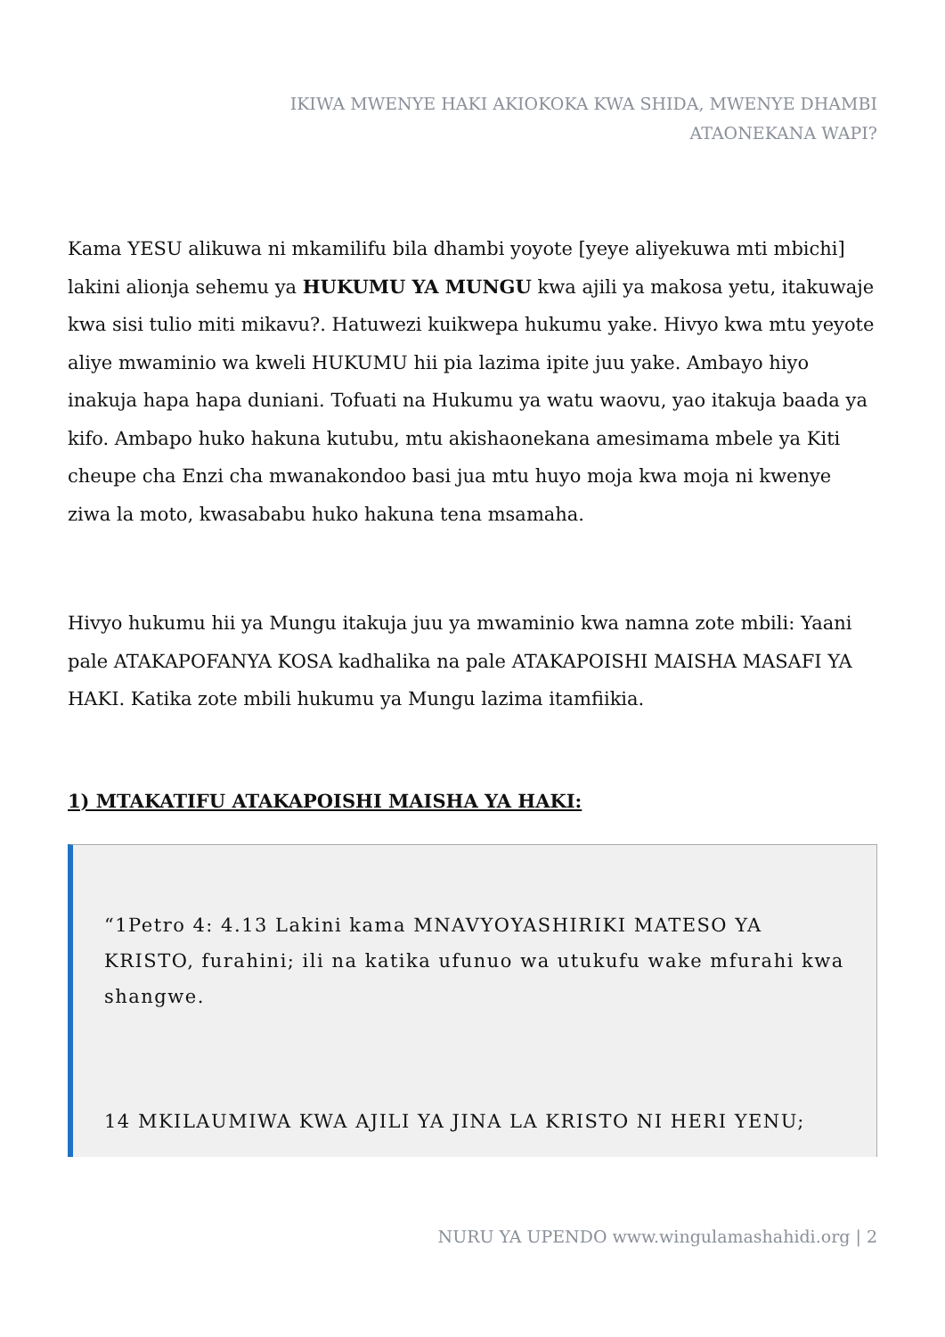IKIWA MWENYE HAKI AKIOKOKA KWA SHIDA, MWENYE DHAMBI
ATAONEKANA WAPI?
Kama YESU alikuwa ni mkamilifu bila dhambi yoyote [yeye aliyekuwa mti mbichi] lakini alionja sehemu ya HUKUMU YA MUNGU kwa ajili ya makosa yetu, itakuwaje kwa sisi tulio miti mikavu?. Hatuwezi kuikwepa hukumu yake. Hivyo kwa mtu yeyote aliye mwaminio wa kweli HUKUMU hii pia lazima ipite juu yake. Ambayo hiyo inakuja hapa hapa duniani. Tofuati na Hukumu ya watu waovu, yao itakuja baada ya kifo. Ambapo huko hakuna kutubu, mtu akishaonekana amesimama mbele ya Kiti cheupe cha Enzi cha mwanakondoo basi jua mtu huyo moja kwa moja ni kwenye ziwa la moto, kwasababu huko hakuna tena msamaha.
Hivyo hukumu hii ya Mungu itakuja juu ya mwaminio kwa namna zote mbili: Yaani pale ATAKAPOFANYA KOSA kadhalika na pale ATAKAPOISHI MAISHA MASAFI YA HAKI. Katika zote mbili hukumu ya Mungu lazima itamfiikia.
1) MTAKATIFU ATAKAPOISHI MAISHA YA HAKI:
“1Petro 4: 4.13 Lakini kama MNAVYOYASHIRIKI MATESO YA KRISTO, furahini; ili na katika ufunuo wa utukufu wake mfurahi kwa shangwe.
14 MKILAUMIWA KWA AJILI YA JINA LA KRISTO NI HERI YENU;
NURU YA UPENDO www.wingulamashahidi.org | 2